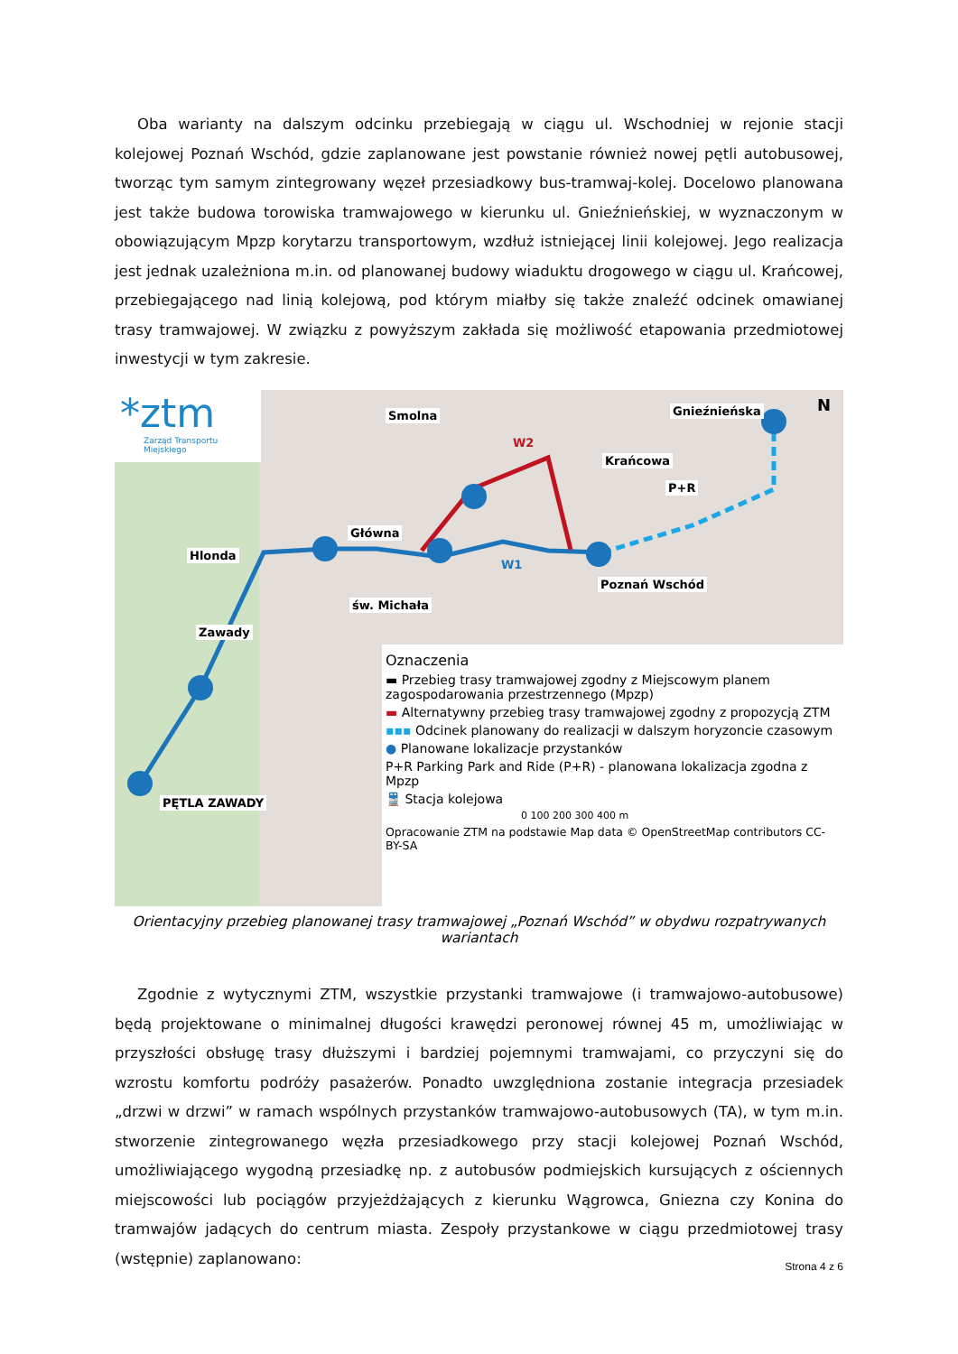Oba warianty na dalszym odcinku przebiegają w ciągu ul. Wschodniej w rejonie stacji kolejowej Poznań Wschód, gdzie zaplanowane jest powstanie również nowej pętli autobusowej, tworząc tym samym zintegrowany węzeł przesiadkowy bus-tramwaj-kolej. Docelowo planowana jest także budowa torowiska tramwajowego w kierunku ul. Gnieźnieńskiej, w wyznaczonym w obowiązującym Mpzp korytarzu transportowym, wzdłuż istniejącej linii kolejowej. Jego realizacja jest jednak uzależniona m.in. od planowanej budowy wiaduktu drogowego w ciągu ul. Krańcowej, przebiegającego nad linią kolejową, pod którym miałby się także znaleźć odcinek omawianej trasy tramwajowej. W związku z powyższym zakłada się możliwość etapowania przedmiotowej inwestycji w tym zakresie.
*ztm
Zarząd Transportu Miejskiego
Główna
Gnieźnieńska
Krańcowa
Hlonda
Zawady
św. Michała
Smolna
PĘTLA ZAWADY
Poznań Wschód
W2
W1
P+R
N
Oznaczenia
▬ Przebieg trasy tramwajowej zgodny z Miejscowym planem zagospodarowania przestrzennego (Mpzp)
▬ Alternatywny przebieg trasy tramwajowej zgodny z propozycją ZTM
▪▪▪ Odcinek planowany do realizacji w dalszym horyzoncie czasowym
● Planowane lokalizacje przystanków
P+R Parking Park and Ride (P+R) - planowana lokalizacja zgodna z Mpzp
🚆 Stacja kolejowa
0 100 200 300 400 m
Opracowanie ZTM na podstawie Map data © OpenStreetMap contributors CC-BY-SA
Orientacyjny przebieg planowanej trasy tramwajowej „Poznań Wschód” w obydwu rozpatrywanych wariantach
Zgodnie z wytycznymi ZTM, wszystkie przystanki tramwajowe (i tramwajowo-autobusowe) będą projektowane o minimalnej długości krawędzi peronowej równej 45 m, umożliwiając w przyszłości obsługę trasy dłuższymi i bardziej pojemnymi tramwajami, co przyczyni się do wzrostu komfortu podróży pasażerów. Ponadto uwzględniona zostanie integracja przesiadek „drzwi w drzwi” w ramach wspólnych przystanków tramwajowo-autobusowych (TA), w tym m.in. stworzenie zintegrowanego węzła przesiadkowego przy stacji kolejowej Poznań Wschód, umożliwiającego wygodną przesiadkę np. z autobusów podmiejskich kursujących z ościennych miejscowości lub pociągów przyjeżdżających z kierunku Wągrowca, Gniezna czy Konina do tramwajów jadących do centrum miasta. Zespoły przystankowe w ciągu przedmiotowej trasy (wstępnie) zaplanowano:
Strona 4 z 6